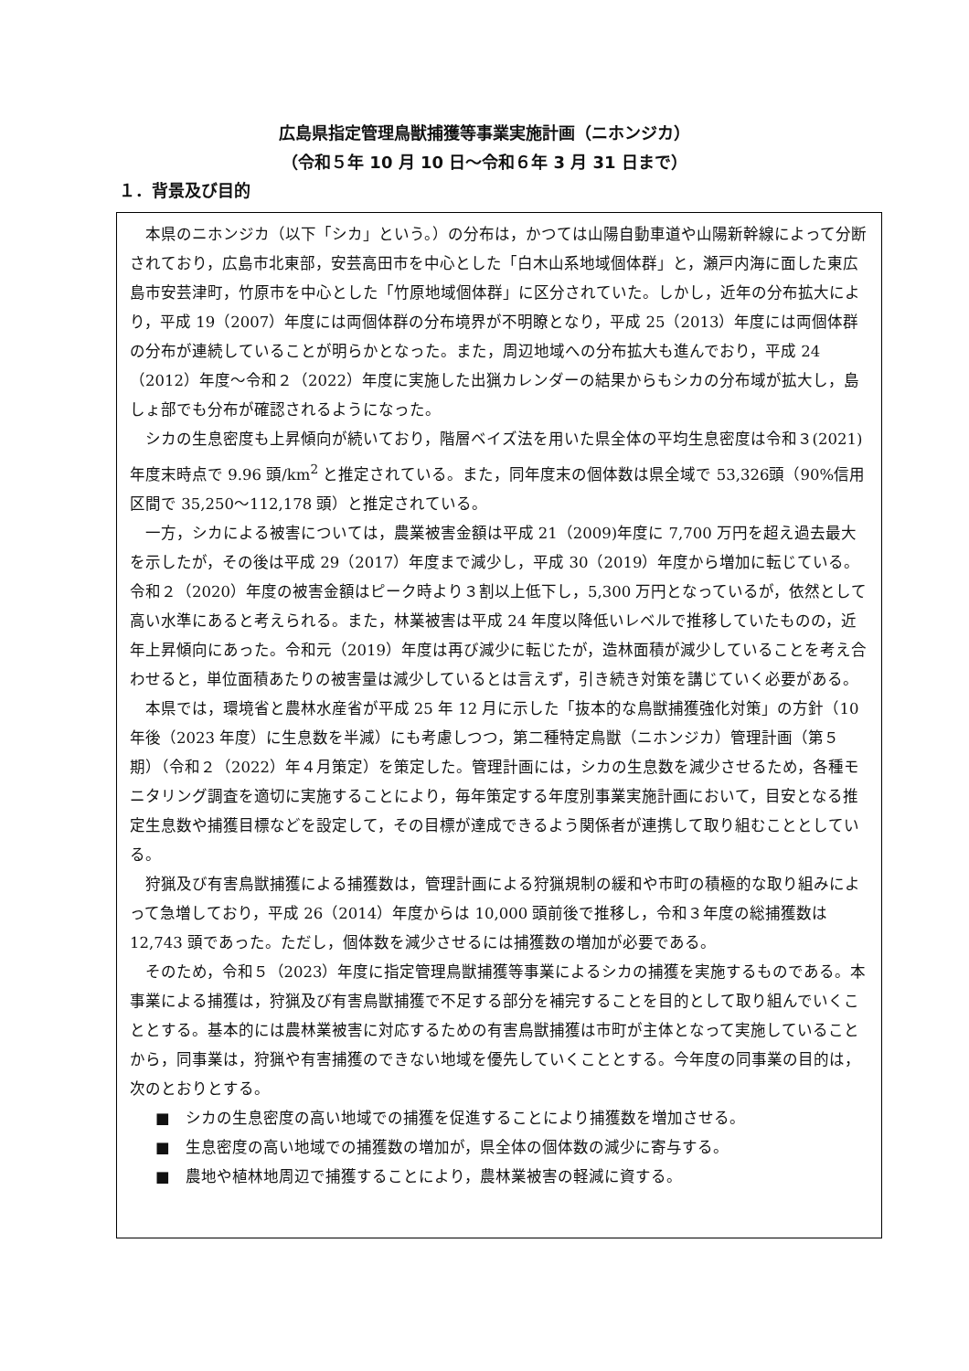広島県指定管理鳥獣捕獲等事業実施計画（ニホンジカ）
（令和５年 10 月 10 日～令和６年 3 月 31 日まで）
１．背景及び目的
本県のニホンジカ（以下「シカ」という。）の分布は，かつては山陽自動車道や山陽新幹線によって分断されており，広島市北東部，安芸高田市を中心とした「白木山系地域個体群」と，瀬戸内海に面した東広島市安芸津町，竹原市を中心とした「竹原地域個体群」に区分されていた。しかし，近年の分布拡大により，平成 19（2007）年度には両個体群の分布境界が不明瞭となり，平成 25（2013）年度には両個体群の分布が連続していることが明らかとなった。また，周辺地域への分布拡大も進んでおり，平成 24（2012）年度～令和２（2022）年度に実施した出猟カレンダーの結果からもシカの分布域が拡大し，島しょ部でも分布が確認されるようになった。
シカの生息密度も上昇傾向が続いており，階層ベイズ法を用いた県全体の平均生息密度は令和３(2021)年度末時点で 9.96 頭/km<sup>2</sup> と推定されている。また，同年度末の個体数は県全域で 53,326頭（90%信用区間で 35,250～112,178 頭）と推定されている。
一方，シカによる被害については，農業被害金額は平成 21（2009)年度に 7,700 万円を超え過去最大を示したが，その後は平成 29（2017）年度まで減少し，平成 30（2019）年度から増加に転じている。令和２（2020）年度の被害金額はピーク時より３割以上低下し，5,300 万円となっているが，依然として高い水準にあると考えられる。また，林業被害は平成 24 年度以降低いレベルで推移していたものの，近年上昇傾向にあった。令和元（2019）年度は再び減少に転じたが，造林面積が減少していることを考え合わせると，単位面積あたりの被害量は減少しているとは言えず，引き続き対策を講じていく必要がある。
本県では，環境省と農林水産省が平成 25 年 12 月に示した「抜本的な鳥獣捕獲強化対策」の方針（10 年後（2023 年度）に生息数を半減）にも考慮しつつ，第二種特定鳥獣（ニホンジカ）管理計画（第５期）（令和２（2022）年４月策定）を策定した。管理計画には，シカの生息数を減少させるため，各種モニタリング調査を適切に実施することにより，毎年策定する年度別事業実施計画において，目安となる推定生息数や捕獲目標などを設定して，その目標が達成できるよう関係者が連携して取り組むこととしている。
狩猟及び有害鳥獣捕獲による捕獲数は，管理計画による狩猟規制の緩和や市町の積極的な取り組みによって急増しており，平成 26（2014）年度からは 10,000 頭前後で推移し，令和３年度の総捕獲数は 12,743 頭であった。ただし，個体数を減少させるには捕獲数の増加が必要である。
そのため，令和５（2023）年度に指定管理鳥獣捕獲等事業によるシカの捕獲を実施するものである。本事業による捕獲は，狩猟及び有害鳥獣捕獲で不足する部分を補完することを目的として取り組んでいくこととする。基本的には農林業被害に対応するための有害鳥獣捕獲は市町が主体となって実施していることから，同事業は，狩猟や有害捕獲のできない地域を優先していくこととする。今年度の同事業の目的は，次のとおりとする。
■　シカの生息密度の高い地域での捕獲を促進することにより捕獲数を増加させる。
■　生息密度の高い地域での捕獲数の増加が，県全体の個体数の減少に寄与する。
■　農地や植林地周辺で捕獲することにより，農林業被害の軽減に資する。